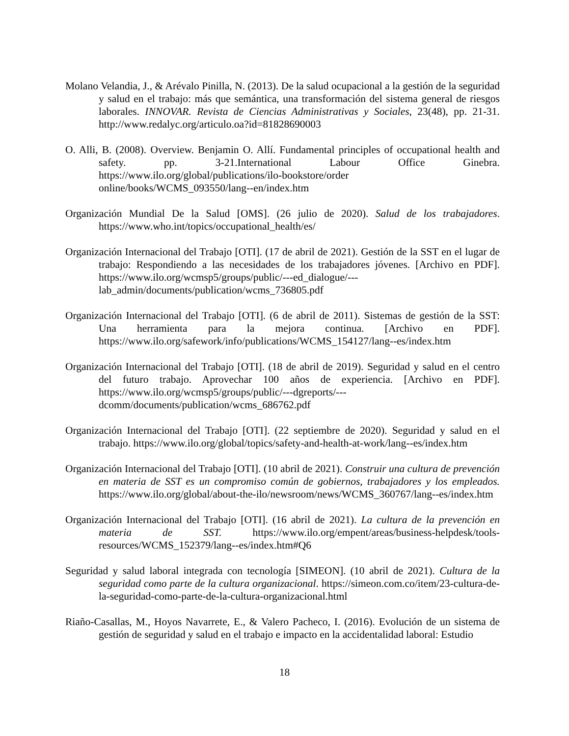Molano Velandia, J., & Arévalo Pinilla, N. (2013). De la salud ocupacional a la gestión de la seguridad y salud en el trabajo: más que semántica, una transformación del sistema general de riesgos laborales. INNOVAR. Revista de Ciencias Administrativas y Sociales, 23(48), pp. 21-31. http://www.redalyc.org/articulo.oa?id=81828690003
O. Alli, B. (2008). Overview. Benjamin O. Allí. Fundamental principles of occupational health and safety. pp. 3-21.International Labour Office Ginebra. https://www.ilo.org/global/publications/ilo-bookstore/order online/books/WCMS_093550/lang--en/index.htm
Organización Mundial De la Salud [OMS]. (26 julio de 2020). Salud de los trabajadores. https://www.who.int/topics/occupational_health/es/
Organización Internacional del Trabajo [OTI]. (17 de abril de 2021). Gestión de la SST en el lugar de trabajo: Respondiendo a las necesidades de los trabajadores jóvenes. [Archivo en PDF]. https://www.ilo.org/wcmsp5/groups/public/---ed_dialogue/---lab_admin/documents/publication/wcms_736805.pdf
Organización Internacional del Trabajo [OTI]. (6 de abril de 2011). Sistemas de gestión de la SST: Una herramienta para la mejora continua. [Archivo en PDF]. https://www.ilo.org/safework/info/publications/WCMS_154127/lang--es/index.htm
Organización Internacional del Trabajo [OTI]. (18 de abril de 2019). Seguridad y salud en el centro del futuro trabajo. Aprovechar 100 años de experiencia. [Archivo en PDF]. https://www.ilo.org/wcmsp5/groups/public/---dgreports/---dcomm/documents/publication/wcms_686762.pdf
Organización Internacional del Trabajo [OTI]. (22 septiembre de 2020). Seguridad y salud en el trabajo. https://www.ilo.org/global/topics/safety-and-health-at-work/lang--es/index.htm
Organización Internacional del Trabajo [OTI]. (10 abril de 2021). Construir una cultura de prevención en materia de SST es un compromiso común de gobiernos, trabajadores y los empleados. https://www.ilo.org/global/about-the-ilo/newsroom/news/WCMS_360767/lang--es/index.htm
Organización Internacional del Trabajo [OTI]. (16 abril de 2021). La cultura de la prevención en materia de SST. https://www.ilo.org/empent/areas/business-helpdesk/tools-resources/WCMS_152379/lang--es/index.htm#Q6
Seguridad y salud laboral integrada con tecnología [SIMEON]. (10 abril de 2021). Cultura de la seguridad como parte de la cultura organizacional. https://simeon.com.co/item/23-cultura-de-la-seguridad-como-parte-de-la-cultura-organizacional.html
Riaño-Casallas, M., Hoyos Navarrete, E., & Valero Pacheco, I. (2016). Evolución de un sistema de gestión de seguridad y salud en el trabajo e impacto en la accidentalidad laboral: Estudio
18